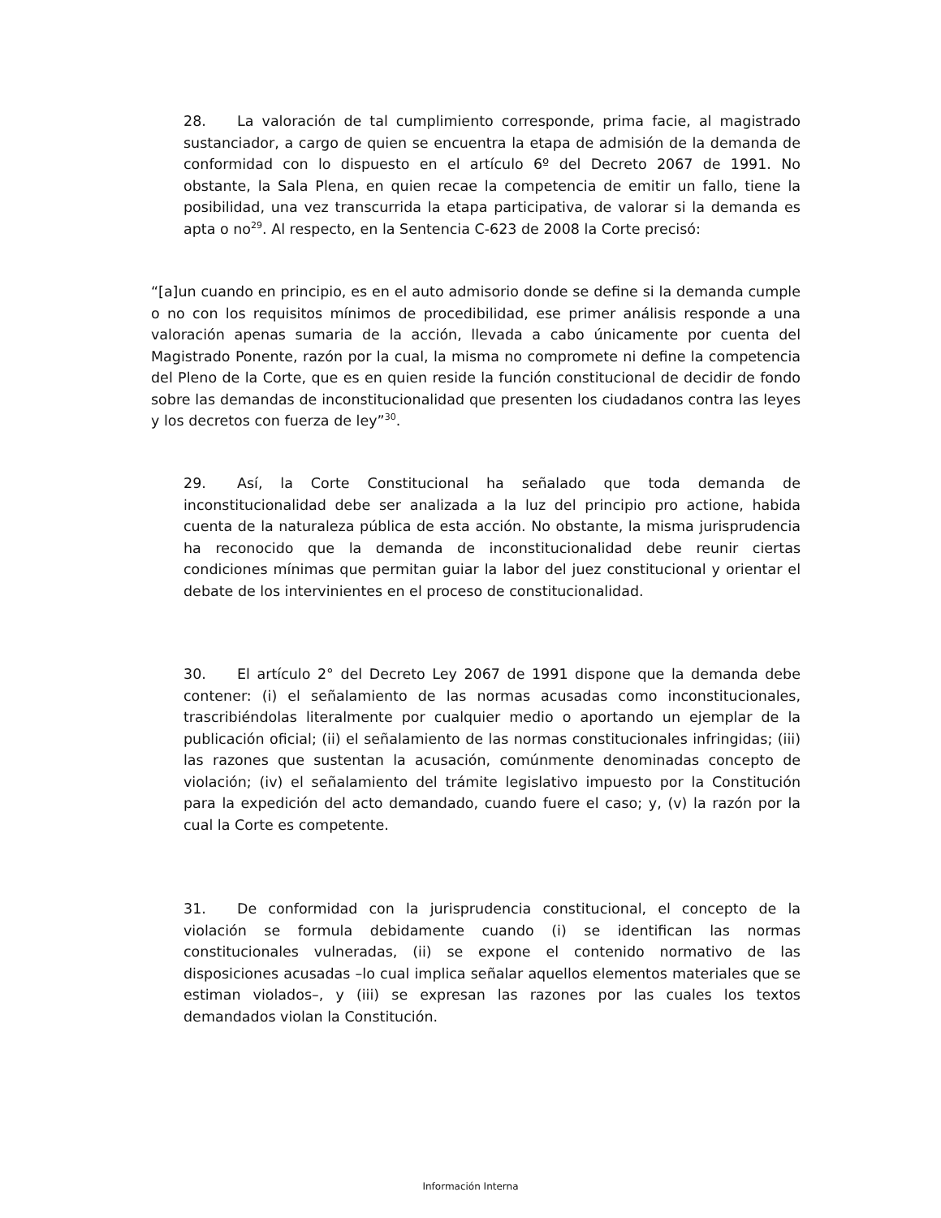28. La valoración de tal cumplimiento corresponde, prima facie, al magistrado sustanciador, a cargo de quien se encuentra la etapa de admisión de la demanda de conformidad con lo dispuesto en el artículo 6º del Decreto 2067 de 1991. No obstante, la Sala Plena, en quien recae la competencia de emitir un fallo, tiene la posibilidad, una vez transcurrida la etapa participativa, de valorar si la demanda es apta o no<sup>29</sup>. Al respecto, en la Sentencia C-623 de 2008 la Corte precisó:
“[a]un cuando en principio, es en el auto admisorio donde se define si la demanda cumple o no con los requisitos mínimos de procedibilidad, ese primer análisis responde a una valoración apenas sumaria de la acción, llevada a cabo únicamente por cuenta del Magistrado Ponente, razón por la cual, la misma no compromete ni define la competencia del Pleno de la Corte, que es en quien reside la función constitucional de decidir de fondo sobre las demandas de inconstitucionalidad que presenten los ciudadanos contra las leyes y los decretos con fuerza de ley”<sup>30</sup>.
29. Así, la Corte Constitucional ha señalado que toda demanda de inconstitucionalidad debe ser analizada a la luz del principio pro actione, habida cuenta de la naturaleza pública de esta acción. No obstante, la misma jurisprudencia ha reconocido que la demanda de inconstitucionalidad debe reunir ciertas condiciones mínimas que permitan guiar la labor del juez constitucional y orientar el debate de los intervinientes en el proceso de constitucionalidad.
30. El artículo 2° del Decreto Ley 2067 de 1991 dispone que la demanda debe contener: (i) el señalamiento de las normas acusadas como inconstitucionales, trascribiéndolas literalmente por cualquier medio o aportando un ejemplar de la publicación oficial; (ii) el señalamiento de las normas constitucionales infringidas; (iii) las razones que sustentan la acusación, comúnmente denominadas concepto de violación; (iv) el señalamiento del trámite legislativo impuesto por la Constitución para la expedición del acto demandado, cuando fuere el caso; y, (v) la razón por la cual la Corte es competente.
31. De conformidad con la jurisprudencia constitucional, el concepto de la violación se formula debidamente cuando (i) se identifican las normas constitucionales vulneradas, (ii) se expone el contenido normativo de las disposiciones acusadas –lo cual implica señalar aquellos elementos materiales que se estiman violados–, y (iii) se expresan las razones por las cuales los textos demandados violan la Constitución.
Información Interna